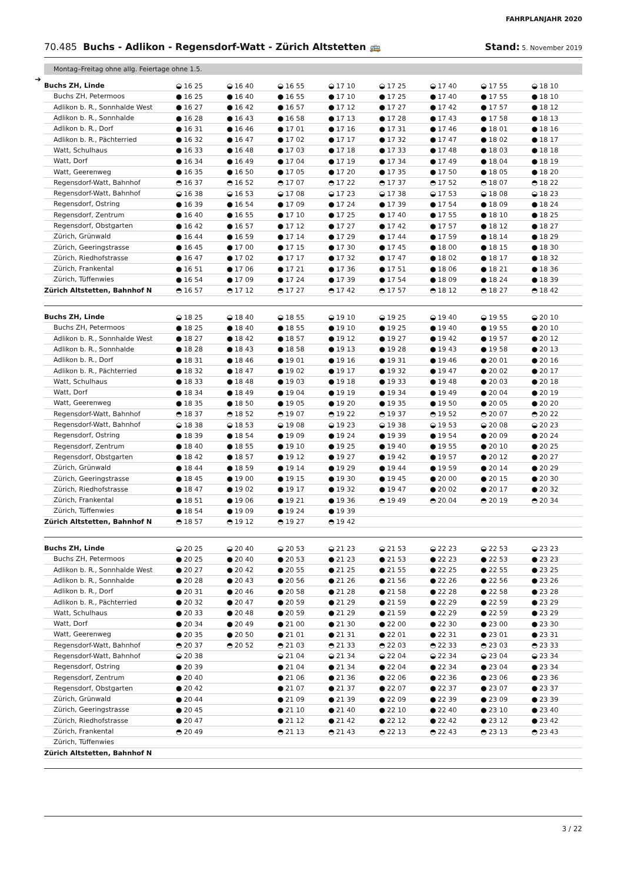FAHRPLANJAHR 2020
70.485 Buchs - Adlikon - Regensdorf-Watt - Zürich Altstetten 🚌
Stand: 5. November 2019
Montag–Freitag ohne allg. Feiertage ohne 1.5.
➔
| Buchs ZH, Linde | ◒ 16 25 | ◒ 16 40 | ◒ 16 55 | ◒ 17 10 | ◒ 17 25 | ◒ 17 40 | ◒ 17 55 | ◒ 18 10 |
| Buchs ZH, Petermoos | ● 16 25 | ● 16 40 | ● 16 55 | ● 17 10 | ● 17 25 | ● 17 40 | ● 17 55 | ● 18 10 |
| Adlikon b. R., Sonnhalde West | ● 16 27 | ● 16 42 | ● 16 57 | ● 17 12 | ● 17 27 | ● 17 42 | ● 17 57 | ● 18 12 |
| Adlikon b. R., Sonnhalde | ● 16 28 | ● 16 43 | ● 16 58 | ● 17 13 | ● 17 28 | ● 17 43 | ● 17 58 | ● 18 13 |
| Adlikon b. R., Dorf | ● 16 31 | ● 16 46 | ● 17 01 | ● 17 16 | ● 17 31 | ● 17 46 | ● 18 01 | ● 18 16 |
| Adlikon b. R., Pächterried | ● 16 32 | ● 16 47 | ● 17 02 | ● 17 17 | ● 17 32 | ● 17 47 | ● 18 02 | ● 18 17 |
| Watt, Schulhaus | ● 16 33 | ● 16 48 | ● 17 03 | ● 17 18 | ● 17 33 | ● 17 48 | ● 18 03 | ● 18 18 |
| Watt, Dorf | ● 16 34 | ● 16 49 | ● 17 04 | ● 17 19 | ● 17 34 | ● 17 49 | ● 18 04 | ● 18 19 |
| Watt, Geerenweg | ● 16 35 | ● 16 50 | ● 17 05 | ● 17 20 | ● 17 35 | ● 17 50 | ● 18 05 | ● 18 20 |
| Regensdorf-Watt, Bahnhof | ◓ 16 37 | ◓ 16 52 | ◓ 17 07 | ◓ 17 22 | ◓ 17 37 | ◓ 17 52 | ◓ 18 07 | ◓ 18 22 |
| Regensdorf-Watt, Bahnhof | ◒ 16 38 | ◒ 16 53 | ◒ 17 08 | ◒ 17 23 | ◒ 17 38 | ◒ 17 53 | ◒ 18 08 | ◒ 18 23 |
| Regensdorf, Ostring | ● 16 39 | ● 16 54 | ● 17 09 | ● 17 24 | ● 17 39 | ● 17 54 | ● 18 09 | ● 18 24 |
| Regensdorf, Zentrum | ● 16 40 | ● 16 55 | ● 17 10 | ● 17 25 | ● 17 40 | ● 17 55 | ● 18 10 | ● 18 25 |
| Regensdorf, Obstgarten | ● 16 42 | ● 16 57 | ● 17 12 | ● 17 27 | ● 17 42 | ● 17 57 | ● 18 12 | ● 18 27 |
| Zürich, Grünwald | ● 16 44 | ● 16 59 | ● 17 14 | ● 17 29 | ● 17 44 | ● 17 59 | ● 18 14 | ● 18 29 |
| Zürich, Geeringstrasse | ● 16 45 | ● 17 00 | ● 17 15 | ● 17 30 | ● 17 45 | ● 18 00 | ● 18 15 | ● 18 30 |
| Zürich, Riedhofstrasse | ● 16 47 | ● 17 02 | ● 17 17 | ● 17 32 | ● 17 47 | ● 18 02 | ● 18 17 | ● 18 32 |
| Zürich, Frankental | ● 16 51 | ● 17 06 | ● 17 21 | ● 17 36 | ● 17 51 | ● 18 06 | ● 18 21 | ● 18 36 |
| Zürich, Tüffenwies | ● 16 54 | ● 17 09 | ● 17 24 | ● 17 39 | ● 17 54 | ● 18 09 | ● 18 24 | ● 18 39 |
| Zürich Altstetten, Bahnhof N | ◓ 16 57 | ◓ 17 12 | ◓ 17 27 | ◓ 17 42 | ◓ 17 57 | ◓ 18 12 | ◓ 18 27 | ◓ 18 42 |
| Buchs ZH, Linde | ◒ 18 25 | ◒ 18 40 | ◒ 18 55 | ◒ 19 10 | ◒ 19 25 | ◒ 19 40 | ◒ 19 55 | ◒ 20 10 |
| Buchs ZH, Petermoos | ● 18 25 | ● 18 40 | ● 18 55 | ● 19 10 | ● 19 25 | ● 19 40 | ● 19 55 | ● 20 10 |
| Adlikon b. R., Sonnhalde West | ● 18 27 | ● 18 42 | ● 18 57 | ● 19 12 | ● 19 27 | ● 19 42 | ● 19 57 | ● 20 12 |
| Adlikon b. R., Sonnhalde | ● 18 28 | ● 18 43 | ● 18 58 | ● 19 13 | ● 19 28 | ● 19 43 | ● 19 58 | ● 20 13 |
| Adlikon b. R., Dorf | ● 18 31 | ● 18 46 | ● 19 01 | ● 19 16 | ● 19 31 | ● 19 46 | ● 20 01 | ● 20 16 |
| Adlikon b. R., Pächterried | ● 18 32 | ● 18 47 | ● 19 02 | ● 19 17 | ● 19 32 | ● 19 47 | ● 20 02 | ● 20 17 |
| Watt, Schulhaus | ● 18 33 | ● 18 48 | ● 19 03 | ● 19 18 | ● 19 33 | ● 19 48 | ● 20 03 | ● 20 18 |
| Watt, Dorf | ● 18 34 | ● 18 49 | ● 19 04 | ● 19 19 | ● 19 34 | ● 19 49 | ● 20 04 | ● 20 19 |
| Watt, Geerenweg | ● 18 35 | ● 18 50 | ● 19 05 | ● 19 20 | ● 19 35 | ● 19 50 | ● 20 05 | ● 20 20 |
| Regensdorf-Watt, Bahnhof | ◓ 18 37 | ◓ 18 52 | ◓ 19 07 | ◓ 19 22 | ◓ 19 37 | ◓ 19 52 | ◓ 20 07 | ◓ 20 22 |
| Regensdorf-Watt, Bahnhof | ◒ 18 38 | ◒ 18 53 | ◒ 19 08 | ◒ 19 23 | ◒ 19 38 | ◒ 19 53 | ◒ 20 08 | ◒ 20 23 |
| Regensdorf, Ostring | ● 18 39 | ● 18 54 | ● 19 09 | ● 19 24 | ● 19 39 | ● 19 54 | ● 20 09 | ● 20 24 |
| Regensdorf, Zentrum | ● 18 40 | ● 18 55 | ● 19 10 | ● 19 25 | ● 19 40 | ● 19 55 | ● 20 10 | ● 20 25 |
| Regensdorf, Obstgarten | ● 18 42 | ● 18 57 | ● 19 12 | ● 19 27 | ● 19 42 | ● 19 57 | ● 20 12 | ● 20 27 |
| Zürich, Grünwald | ● 18 44 | ● 18 59 | ● 19 14 | ● 19 29 | ● 19 44 | ● 19 59 | ● 20 14 | ● 20 29 |
| Zürich, Geeringstrasse | ● 18 45 | ● 19 00 | ● 19 15 | ● 19 30 | ● 19 45 | ● 20 00 | ● 20 15 | ● 20 30 |
| Zürich, Riedhofstrasse | ● 18 47 | ● 19 02 | ● 19 17 | ● 19 32 | ● 19 47 | ● 20 02 | ● 20 17 | ● 20 32 |
| Zürich, Frankental | ● 18 51 | ● 19 06 | ● 19 21 | ● 19 36 | ◓ 19 49 | ◓ 20 04 | ◓ 20 19 | ◓ 20 34 |
| Zürich, Tüffenwies | ● 18 54 | ● 19 09 | ● 19 24 | ● 19 39 | | | | |
| Zürich Altstetten, Bahnhof N | ◓ 18 57 | ◓ 19 12 | ◓ 19 27 | ◓ 19 42 | | | | |
| Buchs ZH, Linde | ◒ 20 25 | ◒ 20 40 | ◒ 20 53 | ◒ 21 23 | ◒ 21 53 | ◒ 22 23 | ◒ 22 53 | ◒ 23 23 |
| Buchs ZH, Petermoos | ● 20 25 | ● 20 40 | ● 20 53 | ● 21 23 | ● 21 53 | ● 22 23 | ● 22 53 | ● 23 23 |
| Adlikon b. R., Sonnhalde West | ● 20 27 | ● 20 42 | ● 20 55 | ● 21 25 | ● 21 55 | ● 22 25 | ● 22 55 | ● 23 25 |
| Adlikon b. R., Sonnhalde | ● 20 28 | ● 20 43 | ● 20 56 | ● 21 26 | ● 21 56 | ● 22 26 | ● 22 56 | ● 23 26 |
| Adlikon b. R., Dorf | ● 20 31 | ● 20 46 | ● 20 58 | ● 21 28 | ● 21 58 | ● 22 28 | ● 22 58 | ● 23 28 |
| Adlikon b. R., Pächterried | ● 20 32 | ● 20 47 | ● 20 59 | ● 21 29 | ● 21 59 | ● 22 29 | ● 22 59 | ● 23 29 |
| Watt, Schulhaus | ● 20 33 | ● 20 48 | ● 20 59 | ● 21 29 | ● 21 59 | ● 22 29 | ● 22 59 | ● 23 29 |
| Watt, Dorf | ● 20 34 | ● 20 49 | ● 21 00 | ● 21 30 | ● 22 00 | ● 22 30 | ● 23 00 | ● 23 30 |
| Watt, Geerenweg | ● 20 35 | ● 20 50 | ● 21 01 | ● 21 31 | ● 22 01 | ● 22 31 | ● 23 01 | ● 23 31 |
| Regensdorf-Watt, Bahnhof | ◓ 20 37 | ◓ 20 52 | ◓ 21 03 | ◓ 21 33 | ◓ 22 03 | ◓ 22 33 | ◓ 23 03 | ◓ 23 33 |
| Regensdorf-Watt, Bahnhof | ◒ 20 38 | | ◒ 21 04 | ◒ 21 34 | ◒ 22 04 | ◒ 22 34 | ◒ 23 04 | ◒ 23 34 |
| Regensdorf, Ostring | ● 20 39 | | ● 21 04 | ● 21 34 | ● 22 04 | ● 22 34 | ● 23 04 | ● 23 34 |
| Regensdorf, Zentrum | ● 20 40 | | ● 21 06 | ● 21 36 | ● 22 06 | ● 22 36 | ● 23 06 | ● 23 36 |
| Regensdorf, Obstgarten | ● 20 42 | | ● 21 07 | ● 21 37 | ● 22 07 | ● 22 37 | ● 23 07 | ● 23 37 |
| Zürich, Grünwald | ● 20 44 | | ● 21 09 | ● 21 39 | ● 22 09 | ● 22 39 | ● 23 09 | ● 23 39 |
| Zürich, Geeringstrasse | ● 20 45 | | ● 21 10 | ● 21 40 | ● 22 10 | ● 22 40 | ● 23 10 | ● 23 40 |
| Zürich, Riedhofstrasse | ● 20 47 | | ● 21 12 | ● 21 42 | ● 22 12 | ● 22 42 | ● 23 12 | ● 23 42 |
| Zürich, Frankental | ◓ 20 49 | | ◓ 21 13 | ◓ 21 43 | ◓ 22 13 | ◓ 22 43 | ◓ 23 13 | ◓ 23 43 |
| Zürich, Tüffenwies | | | | | | | | |
| Zürich Altstetten, Bahnhof N | | | | | | | | |
3 / 22